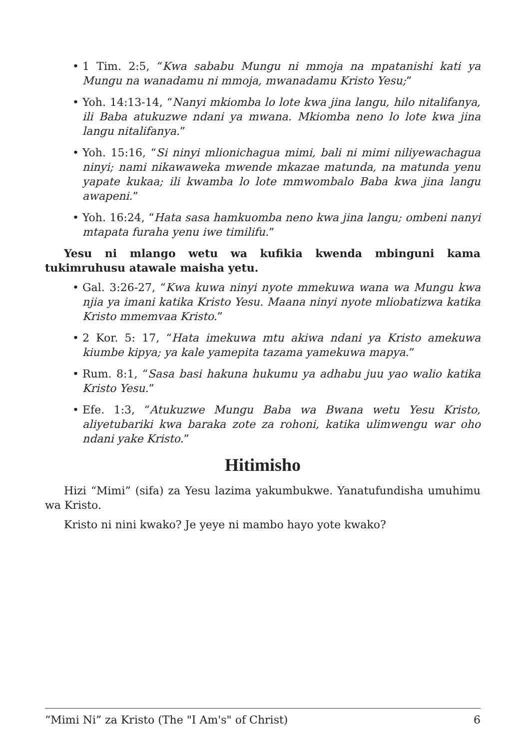• 1 Tim. 2:5, “Kwa sababu Mungu ni mmoja na mpatanishi kati ya Mungu na wanadamu ni mmoja, mwanadamu Kristo Yesu;”
• Yoh. 14:13-14, “Nanyi mkiomba lo lote kwa jina langu, hilo nitalifanya, ili Baba atukuzwe ndani ya mwana. Mkiomba neno lo lote kwa jina langu nitalifanya.”
• Yoh. 15:16, “Si ninyi mlionichagua mimi, bali ni mimi niliyewachagua ninyi; nami nikawaweka mwende mkazae matunda, na matunda yenu yapate kukaa; ili kwamba lo lote mmwombalo Baba kwa jina langu awapeni.”
• Yoh. 16:24, “Hata sasa hamkuomba neno kwa jina langu; ombeni nanyi mtapata furaha yenu iwe timilifu.”
Yesu ni mlango wetu wa kufikia kwenda mbinguni kama tukimruhusu atawale maisha yetu.
• Gal. 3:26-27, “Kwa kuwa ninyi nyote mmekuwa wana wa Mungu kwa njia ya imani katika Kristo Yesu. Maana ninyi nyote mliobatizwa katika Kristo mmemvaa Kristo.”
• 2 Kor. 5: 17, “Hata imekuwa mtu akiwa ndani ya Kristo amekuwa kiumbe kipya; ya kale yamepita tazama yamekuwa mapya.”
• Rum. 8:1, “Sasa basi hakuna hukumu ya adhabu juu yao walio katika Kristo Yesu.”
• Efe. 1:3, “Atukuzwe Mungu Baba wa Bwana wetu Yesu Kristo, aliyetubariki kwa baraka zote za rohoni, katika ulimwengu war oho ndani yake Kristo.”
Hitimisho
Hizi “Mimi” (sifa) za Yesu lazima yakumbukwe. Yanatufundisha umuhimu wa Kristo.
Kristo ni nini kwako? Je yeye ni mambo hayo yote kwako?
“Mimi Ni” za Kristo (The "I Am's" of Christ) 6